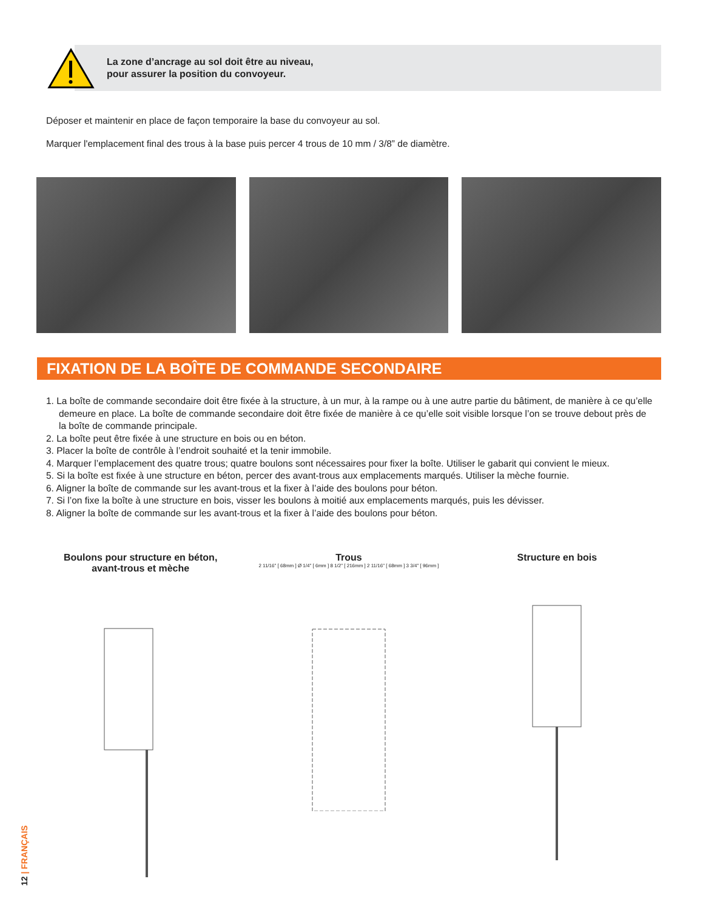La zone d’ancrage au sol doit être au niveau,
pour assurer la position du convoyeur.
Déposer et maintenir en place de façon temporaire la base du convoyeur au sol.
Marquer l'emplacement final des trous à la base puis percer 4 trous de 10 mm / 3/8” de diamètre.
FIXATION DE LA BOÎTE DE COMMANDE SECONDAIRE
1. La boîte de commande secondaire doit être fixée à la structure, à un mur, à la rampe ou à une autre partie du bâtiment, de manière à ce qu’elle demeure en place. La boîte de commande secondaire doit être fixée de manière à ce qu’elle soit visible lorsque l’on se trouve debout près de la boîte de commande principale.
2. La boîte peut être fixée à une structure en bois ou en béton.
3. Placer la boîte de contrôle à l’endroit souhaité et la tenir immobile.
4. Marquer l’emplacement des quatre trous; quatre boulons sont nécessaires pour fixer la boîte. Utiliser le gabarit qui convient le mieux.
5. Si la boîte est fixée à une structure en béton, percer des avant-trous aux emplacements marqués. Utiliser la mèche fournie.
6. Aligner la boîte de commande sur les avant-trous et la fixer à l’aide des boulons pour béton.
7. Si l’on fixe la boîte à une structure en bois, visser les boulons à moitié aux emplacements marqués, puis les dévisser.
8. Aligner la boîte de commande sur les avant-trous et la fixer à l’aide des boulons pour béton.
Boulons pour structure en béton,
avant-trous et mèche
Trous
2 11/16" [ 68mm ] Ø 1/4" [ 6mm ] 8 1/2" [ 216mm ] 2 11/16" [ 68mm ] 3 3/4" [ 96mm ]
Structure en bois
12 | FRANÇAIS